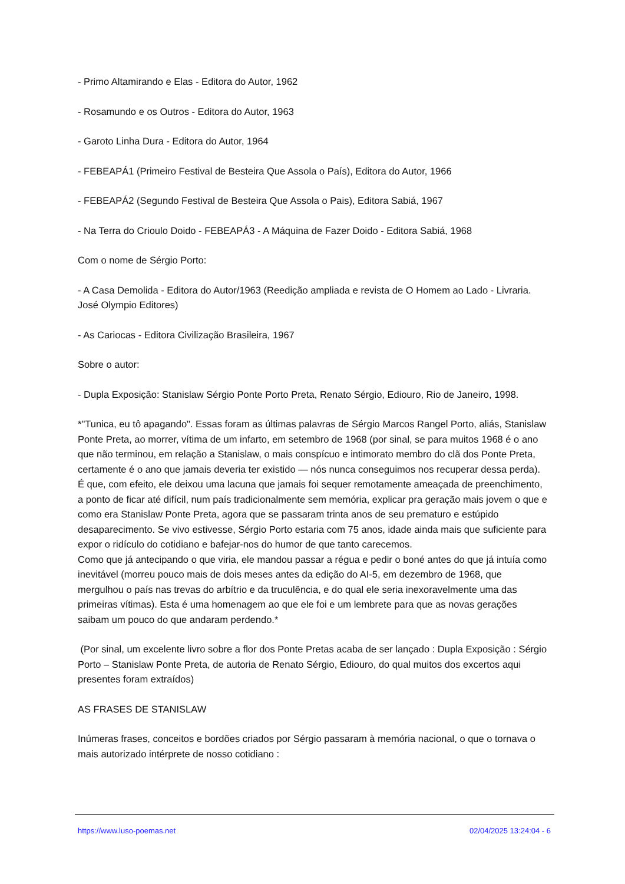- Primo Altamirando e Elas - Editora do Autor, 1962
- Rosamundo e os Outros - Editora do Autor, 1963
- Garoto Linha Dura - Editora do Autor, 1964
- FEBEAPÁ1 (Primeiro Festival de Besteira Que Assola o País), Editora do Autor, 1966
- FEBEAPÁ2 (Segundo Festival de Besteira Que Assola o Pais), Editora Sabiá, 1967
- Na Terra do Crioulo Doido - FEBEAPÁ3 - A Máquina de Fazer Doido - Editora Sabiá, 1968
Com o nome de Sérgio Porto:
- A Casa Demolida - Editora do Autor/1963 (Reedição ampliada e revista de O Homem ao Lado - Livraria. José Olympio Editores)
- As Cariocas - Editora Civilização Brasileira, 1967
Sobre o autor:
- Dupla Exposição: Stanislaw Sérgio Ponte Porto Preta, Renato Sérgio, Ediouro, Rio de Janeiro, 1998.
*"Tunica, eu tô apagando". Essas foram as últimas palavras de Sérgio Marcos Rangel Porto, aliás, Stanislaw Ponte Preta, ao morrer, vítima de um infarto, em setembro de 1968 (por sinal, se para muitos 1968 é o ano que não terminou, em relação a Stanislaw, o mais conspícuo e intimorato membro do clã dos Ponte Preta, certamente é o ano que jamais deveria ter existido — nós nunca conseguimos nos recuperar dessa perda). É que, com efeito, ele deixou uma lacuna que jamais foi sequer remotamente ameaçada de preenchimento, a ponto de ficar até difícil, num país tradicionalmente sem memória, explicar pra geração mais jovem o que e como era Stanislaw Ponte Preta, agora que se passaram trinta anos de seu prematuro e estúpido desaparecimento. Se vivo estivesse, Sérgio Porto estaria com 75 anos, idade ainda mais que suficiente para expor o ridículo do cotidiano e bafejar-nos do humor de que tanto carecemos.
Como que já antecipando o que viria, ele mandou passar a régua e pedir o boné antes do que já intuía como inevitável (morreu pouco mais de dois meses antes da edição do AI-5, em dezembro de 1968, que mergulhou o país nas trevas do arbítrio e da truculência, e do qual ele seria inexoravelmente uma das primeiras vítimas). Esta é uma homenagem ao que ele foi e um lembrete para que as novas gerações saibam um pouco do que andaram perdendo.*
(Por sinal, um excelente livro sobre a flor dos Ponte Pretas acaba de ser lançado : Dupla Exposição : Sérgio Porto – Stanislaw Ponte Preta, de autoria de Renato Sérgio, Ediouro, do qual muitos dos excertos aqui presentes foram extraídos)
AS FRASES DE STANISLAW
Inúmeras frases, conceitos e bordões criados por Sérgio passaram à memória nacional, o que o tornava o mais autorizado intérprete de nosso cotidiano :
https://www.luso-poemas.net 02/04/2025 13:24:04 - 6